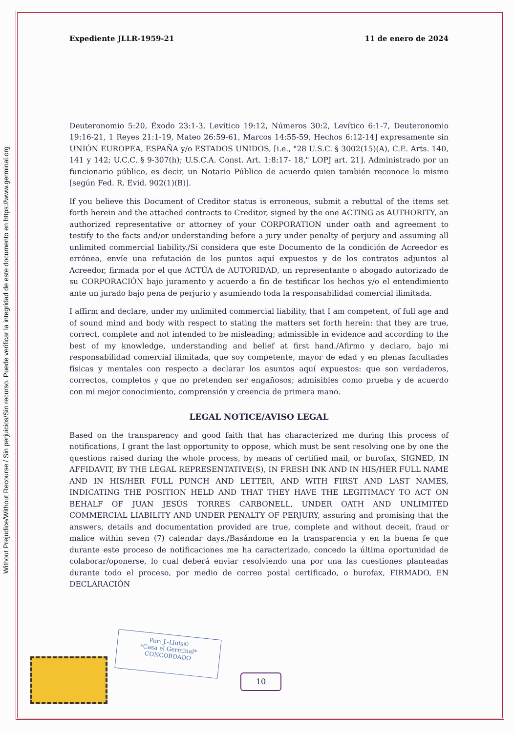Without Prejudice/Without Recourse / Sin perjuicios/Sin recurso. Puede verificar la integridad de este documento en https://www.germinal.org
Expediente JLLR-1959-21 11 de enero de 2024
Deuteronomio 5:20, Éxodo 23:1-3, Levítico 19:12, Números 30:2, Levítico 6:1-7, Deuteronomio 19:16-21, 1 Reyes 21:1-19, Mateo 26:59-61, Marcos 14:55-59, Hechos 6:12-14] expresamente sin UNIÓN EUROPEA, ESPAÑA y/o ESTADOS UNIDOS, [i.e., "28 U.S.C. § 3002(15)(A), C.E. Arts. 140, 141 y 142; U.C.C. § 9-307(h); U.S.C.A. Const. Art. 1:8:17- 18," LOPJ art. 21]. Administrado por un funcionario público, es decir, un Notario Público de acuerdo quien también reconoce lo mismo [según Fed. R. Evid. 902(1)(B)].
If you believe this Document of Creditor status is erroneous, submit a rebuttal of the items set forth herein and the attached contracts to Creditor, signed by the one ACTING as AUTHORITY, an authorized representative or attorney of your CORPORATION under oath and agreement to testify to the facts and/or understanding before a jury under penalty of perjury and assuming all unlimited commercial liability./Si considera que este Documento de la condición de Acreedor es errónea, envíe una refutación de los puntos aquí expuestos y de los contratos adjuntos al Acreedor, firmada por el que ACTÚA de AUTORIDAD, un representante o abogado autorizado de su CORPORACIÓN bajo juramento y acuerdo a fin de testificar los hechos y/o el entendimiento ante un jurado bajo pena de perjurio y asumiendo toda la responsabilidad comercial ilimitada.
I affirm and declare, under my unlimited commercial liability, that I am competent, of full age and of sound mind and body with respect to stating the matters set forth herein: that they are true, correct, complete and not intended to be misleading; admissible in evidence and according to the best of my knowledge, understanding and belief at first hand./Afirmo y declaro, bajo mi responsabilidad comercial ilimitada, que soy competente, mayor de edad y en plenas facultades físicas y mentales con respecto a declarar los asuntos aquí expuestos: que son verdaderos, correctos, completos y que no pretenden ser engañosos; admisibles como prueba y de acuerdo con mi mejor conocimiento, comprensión y creencia de primera mano.
LEGAL NOTICE/AVISO LEGAL
Based on the transparency and good faith that has characterized me during this process of notifications, I grant the last opportunity to oppose, which must be sent resolving one by one the questions raised during the whole process, by means of certified mail, or burofax, SIGNED, IN AFFIDAVIT, BY THE LEGAL REPRESENTATIVE(S), IN FRESH INK AND IN HIS/HER FULL NAME AND IN HIS/HER FULL PUNCH AND LETTER, AND WITH FIRST AND LAST NAMES, INDICATING THE POSITION HELD AND THAT THEY HAVE THE LEGITIMACY TO ACT ON BEHALF OF JUAN JESÚS TORRES CARBONELL, UNDER OATH AND UNLIMITED COMMERCIAL LIABILITY AND UNDER PENALTY OF PERJURY, assuring and promising that the answers, details and documentation provided are true, complete and without deceit, fraud or malice within seven (7) calendar days./Basándome en la transparencia y en la buena fe que durante este proceso de notificaciones me ha caracterizado, concedo la última oportunidad de colaborar/oponerse, lo cual deberá enviar resolviendo una por una las cuestiones planteadas durante todo el proceso, por medio de correo postal certificado, o burofax, FIRMADO, EN DECLARACIÓN
Por: J.-Lluis©
*Casa el Germinal*
CONCORDADO
10